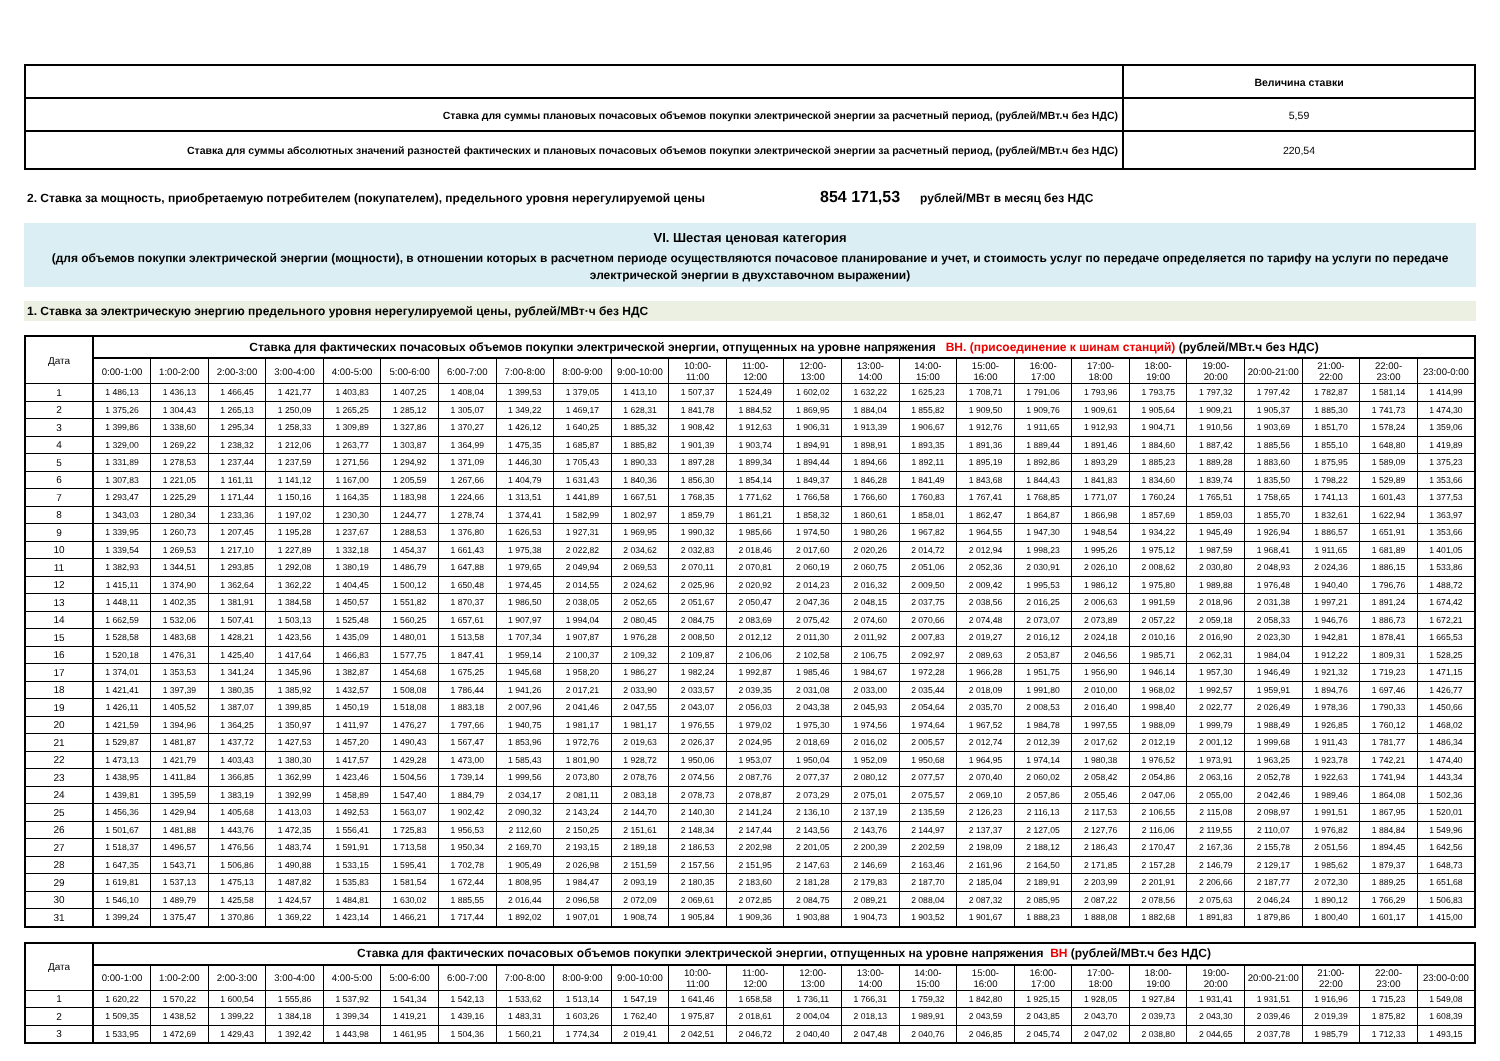| | Величина ставки |
| Ставка для суммы плановых почасовых объемов покупки электрической энергии за расчетный период, (рублей/МВт.ч без НДС) | 5,59 |
| Ставка для суммы абсолютных значений разностей фактических и плановых почасовых объемов покупки электрической энергии за расчетный период, (рублей/МВт.ч без НДС) | 220,54 |
2. Ставка за мощность, приобретаемую потребителем (покупателем), предельного уровня нерегулируемой цены 854 171,53 рублей/МВт в месяц без НДС
VI. Шестая ценовая категория
(для объемов покупки электрической энергии (мощности), в отношении которых в расчетном периоде осуществляются почасовое планирование и учет, и стоимость услуг по передаче определяется по тарифу на услуги по передаче электрической энергии в двухставочном выражении)
1. Ставка за электрическую энергию предельного уровня нерегулируемой цены, рублей/МВт·ч без НДС
| Дата | Ставка для фактических почасовых объемов покупки электрической энергии, отпущенных на уровне напряжения ВН. (присоединение к шинам станций) (рублей/МВт.ч без НДС) | | | | | | | | | | | | | | | | | | | | | | | |
| --- | --- | --- | --- | --- | --- | --- | --- | --- | --- | --- | --- | --- | --- | --- | --- | --- | --- | --- | --- | --- | --- | --- | --- | --- |
| | 0:00-1:00 | 1:00-2:00 | 2:00-3:00 | 3:00-4:00 | 4:00-5:00 | 5:00-6:00 | 6:00-7:00 | 7:00-8:00 | 8:00-9:00 | 9:00-10:00 | 10:00- 11:00 | 11:00- 12:00 | 12:00- 13:00 | 13:00- 14:00 | 14:00- 15:00 | 15:00- 16:00 | 16:00- 17:00 | 17:00- 18:00 | 18:00- 19:00 | 19:00- 20:00 | 20:00-21:00 | 21:00- 22:00 | 22:00- 23:00 | 23:00-0:00 |
| 1 | 1 486,13 | 1 436,13 | 1 466,45 | 1 421,77 | 1 403,83 | 1 407,25 | 1 408,04 | 1 399,53 | 1 379,05 | 1 413,10 | 1 507,37 | 1 524,49 | 1 602,02 | 1 632,22 | 1 625,23 | 1 708,71 | 1 791,06 | 1 793,96 | 1 793,75 | 1 797,32 | 1 797,42 | 1 782,87 | 1 581,14 | 1 414,99 |
| 2 | 1 375,26 | 1 304,43 | 1 265,13 | 1 250,09 | 1 265,25 | 1 285,12 | 1 305,07 | 1 349,22 | 1 469,17 | 1 628,31 | 1 841,78 | 1 884,52 | 1 869,95 | 1 884,04 | 1 855,82 | 1 909,50 | 1 909,76 | 1 909,61 | 1 905,64 | 1 909,21 | 1 905,37 | 1 885,30 | 1 741,73 | 1 474,30 |
| 3 | 1 399,86 | 1 338,60 | 1 295,34 | 1 258,33 | 1 309,89 | 1 327,86 | 1 370,27 | 1 426,12 | 1 640,25 | 1 885,32 | 1 908,42 | 1 912,63 | 1 906,31 | 1 913,39 | 1 906,67 | 1 912,76 | 1 911,65 | 1 912,93 | 1 904,71 | 1 910,56 | 1 903,69 | 1 851,70 | 1 578,24 | 1 359,06 |
| 4 | 1 329,00 | 1 269,22 | 1 238,32 | 1 212,06 | 1 263,77 | 1 303,87 | 1 364,99 | 1 475,35 | 1 685,87 | 1 885,82 | 1 901,39 | 1 903,74 | 1 894,91 | 1 898,91 | 1 893,35 | 1 891,36 | 1 889,44 | 1 891,46 | 1 884,60 | 1 887,42 | 1 885,56 | 1 855,10 | 1 648,80 | 1 419,89 |
| 5 | 1 331,89 | 1 278,53 | 1 237,44 | 1 237,59 | 1 271,56 | 1 294,92 | 1 371,09 | 1 446,30 | 1 705,43 | 1 890,33 | 1 897,28 | 1 899,34 | 1 894,44 | 1 894,66 | 1 892,11 | 1 895,19 | 1 892,86 | 1 893,29 | 1 885,23 | 1 889,28 | 1 883,60 | 1 875,95 | 1 589,09 | 1 375,23 |
| 6 | 1 307,83 | 1 221,05 | 1 161,11 | 1 141,12 | 1 167,00 | 1 205,59 | 1 267,66 | 1 404,79 | 1 631,43 | 1 840,36 | 1 856,30 | 1 854,14 | 1 849,37 | 1 846,28 | 1 841,49 | 1 843,68 | 1 844,43 | 1 841,83 | 1 834,60 | 1 839,74 | 1 835,50 | 1 798,22 | 1 529,89 | 1 353,66 |
| 7 | 1 293,47 | 1 225,29 | 1 171,44 | 1 150,16 | 1 164,35 | 1 183,98 | 1 224,66 | 1 313,51 | 1 441,89 | 1 667,51 | 1 768,35 | 1 771,62 | 1 766,58 | 1 766,60 | 1 760,83 | 1 767,41 | 1 768,85 | 1 771,07 | 1 760,24 | 1 765,51 | 1 758,65 | 1 741,13 | 1 601,43 | 1 377,53 |
| 8 | 1 343,03 | 1 280,34 | 1 233,36 | 1 197,02 | 1 230,30 | 1 244,77 | 1 278,74 | 1 374,41 | 1 582,99 | 1 802,97 | 1 859,79 | 1 861,21 | 1 858,32 | 1 860,61 | 1 858,01 | 1 862,47 | 1 864,87 | 1 866,98 | 1 857,69 | 1 859,03 | 1 855,70 | 1 832,61 | 1 622,94 | 1 363,97 |
| 9 | 1 339,95 | 1 260,73 | 1 207,45 | 1 195,28 | 1 237,67 | 1 288,53 | 1 376,80 | 1 626,53 | 1 927,31 | 1 969,95 | 1 990,32 | 1 985,66 | 1 974,50 | 1 980,26 | 1 967,82 | 1 964,55 | 1 947,30 | 1 948,54 | 1 934,22 | 1 945,49 | 1 926,94 | 1 886,57 | 1 651,91 | 1 353,66 |
| 10 | 1 339,54 | 1 269,53 | 1 217,10 | 1 227,89 | 1 332,18 | 1 454,37 | 1 661,43 | 1 975,38 | 2 022,82 | 2 034,62 | 2 032,83 | 2 018,46 | 2 017,60 | 2 020,26 | 2 014,72 | 2 012,94 | 1 998,23 | 1 995,26 | 1 975,12 | 1 987,59 | 1 968,41 | 1 911,65 | 1 681,89 | 1 401,05 |
| 11 | 1 382,93 | 1 344,51 | 1 293,85 | 1 292,08 | 1 380,19 | 1 486,79 | 1 647,88 | 1 979,65 | 2 049,94 | 2 069,53 | 2 070,11 | 2 070,81 | 2 060,19 | 2 060,75 | 2 051,06 | 2 052,36 | 2 030,91 | 2 026,10 | 2 008,62 | 2 030,80 | 2 048,93 | 2 024,36 | 1 886,15 | 1 533,86 |
| 12 | 1 415,11 | 1 374,90 | 1 362,64 | 1 362,22 | 1 404,45 | 1 500,12 | 1 650,48 | 1 974,45 | 2 014,55 | 2 024,62 | 2 025,96 | 2 020,92 | 2 014,23 | 2 016,32 | 2 009,50 | 2 009,42 | 1 995,53 | 1 986,12 | 1 975,80 | 1 989,88 | 1 976,48 | 1 940,40 | 1 796,76 | 1 488,72 |
| 13 | 1 448,11 | 1 402,35 | 1 381,91 | 1 384,58 | 1 450,57 | 1 551,82 | 1 870,37 | 1 986,50 | 2 038,05 | 2 052,65 | 2 051,67 | 2 050,47 | 2 047,36 | 2 048,15 | 2 037,75 | 2 038,56 | 2 016,25 | 2 006,63 | 1 991,59 | 2 018,96 | 2 031,38 | 1 997,21 | 1 891,24 | 1 674,42 |
| 14 | 1 662,59 | 1 532,06 | 1 507,41 | 1 503,13 | 1 525,48 | 1 560,25 | 1 657,61 | 1 907,97 | 1 994,04 | 2 080,45 | 2 084,75 | 2 083,69 | 2 075,42 | 2 074,60 | 2 070,66 | 2 074,48 | 2 073,07 | 2 073,89 | 2 057,22 | 2 059,18 | 2 058,33 | 1 946,76 | 1 886,73 | 1 672,21 |
| 15 | 1 528,58 | 1 483,68 | 1 428,21 | 1 423,56 | 1 435,09 | 1 480,01 | 1 513,58 | 1 707,34 | 1 907,87 | 1 976,28 | 2 008,50 | 2 012,12 | 2 011,30 | 2 011,92 | 2 007,83 | 2 019,27 | 2 016,12 | 2 024,18 | 2 010,16 | 2 016,90 | 2 023,30 | 1 942,81 | 1 878,41 | 1 665,53 |
| 16 | 1 520,18 | 1 476,31 | 1 425,40 | 1 417,64 | 1 466,83 | 1 577,75 | 1 847,41 | 1 959,14 | 2 100,37 | 2 109,32 | 2 109,87 | 2 106,06 | 2 102,58 | 2 106,75 | 2 092,97 | 2 089,63 | 2 053,87 | 2 046,56 | 1 985,71 | 2 062,31 | 1 984,04 | 1 912,22 | 1 809,31 | 1 528,25 |
| 17 | 1 374,01 | 1 353,53 | 1 341,24 | 1 345,96 | 1 382,87 | 1 454,68 | 1 675,25 | 1 945,68 | 1 958,20 | 1 986,27 | 1 982,24 | 1 992,87 | 1 985,46 | 1 984,67 | 1 972,28 | 1 966,28 | 1 951,75 | 1 956,90 | 1 946,14 | 1 957,30 | 1 946,49 | 1 921,32 | 1 719,23 | 1 471,15 |
| 18 | 1 421,41 | 1 397,39 | 1 380,35 | 1 385,92 | 1 432,57 | 1 508,08 | 1 786,44 | 1 941,26 | 2 017,21 | 2 033,90 | 2 033,57 | 2 039,35 | 2 031,08 | 2 033,00 | 2 035,44 | 2 018,09 | 1 991,80 | 2 010,00 | 1 968,02 | 1 992,57 | 1 959,91 | 1 894,76 | 1 697,46 | 1 426,77 |
| 19 | 1 426,11 | 1 405,52 | 1 387,07 | 1 399,85 | 1 450,19 | 1 518,08 | 1 883,18 | 2 007,96 | 2 041,46 | 2 047,55 | 2 043,07 | 2 056,03 | 2 043,38 | 2 045,93 | 2 054,64 | 2 035,70 | 2 008,53 | 2 016,40 | 1 998,40 | 2 022,77 | 2 026,49 | 1 978,36 | 1 790,33 | 1 450,66 |
| 20 | 1 421,59 | 1 394,96 | 1 364,25 | 1 350,97 | 1 411,97 | 1 476,27 | 1 797,66 | 1 940,75 | 1 981,17 | 1 981,17 | 1 976,55 | 1 979,02 | 1 975,30 | 1 974,56 | 1 974,64 | 1 967,52 | 1 984,78 | 1 997,55 | 1 988,09 | 1 999,79 | 1 988,49 | 1 926,85 | 1 760,12 | 1 468,02 |
| 21 | 1 529,87 | 1 481,87 | 1 437,72 | 1 427,53 | 1 457,20 | 1 490,43 | 1 567,47 | 1 853,96 | 1 972,76 | 2 019,63 | 2 026,37 | 2 024,95 | 2 018,69 | 2 016,02 | 2 005,57 | 2 012,74 | 2 012,39 | 2 017,62 | 2 012,19 | 2 001,12 | 1 999,68 | 1 911,43 | 1 781,77 | 1 486,34 |
| 22 | 1 473,13 | 1 421,79 | 1 403,43 | 1 380,30 | 1 417,57 | 1 429,28 | 1 473,00 | 1 585,43 | 1 801,90 | 1 928,72 | 1 950,06 | 1 953,07 | 1 950,04 | 1 952,09 | 1 950,68 | 1 964,95 | 1 974,14 | 1 980,38 | 1 976,52 | 1 973,91 | 1 963,25 | 1 923,78 | 1 742,21 | 1 474,40 |
| 23 | 1 438,95 | 1 411,84 | 1 366,85 | 1 362,99 | 1 423,46 | 1 504,56 | 1 739,14 | 1 999,56 | 2 073,80 | 2 078,76 | 2 074,56 | 2 087,76 | 2 077,37 | 2 080,12 | 2 077,57 | 2 070,40 | 2 060,02 | 2 058,42 | 2 054,86 | 2 063,16 | 2 052,78 | 1 922,63 | 1 741,94 | 1 443,34 |
| 24 | 1 439,81 | 1 395,59 | 1 383,19 | 1 392,99 | 1 458,89 | 1 547,40 | 1 884,79 | 2 034,17 | 2 081,11 | 2 083,18 | 2 078,73 | 2 078,87 | 2 073,29 | 2 075,01 | 2 075,57 | 2 069,10 | 2 057,86 | 2 055,46 | 2 047,06 | 2 055,00 | 2 042,46 | 1 989,46 | 1 864,08 | 1 502,36 |
| 25 | 1 456,36 | 1 429,94 | 1 405,68 | 1 413,03 | 1 492,53 | 1 563,07 | 1 902,42 | 2 090,32 | 2 143,24 | 2 144,70 | 2 140,30 | 2 141,24 | 2 136,10 | 2 137,19 | 2 135,59 | 2 126,23 | 2 116,13 | 2 117,53 | 2 106,55 | 2 115,08 | 2 098,97 | 1 991,51 | 1 867,95 | 1 520,01 |
| 26 | 1 501,67 | 1 481,88 | 1 443,76 | 1 472,35 | 1 556,41 | 1 725,83 | 1 956,53 | 2 112,60 | 2 150,25 | 2 151,61 | 2 148,34 | 2 147,44 | 2 143,56 | 2 143,76 | 2 144,97 | 2 137,37 | 2 127,05 | 2 127,76 | 2 116,06 | 2 119,55 | 2 110,07 | 1 976,82 | 1 884,84 | 1 549,96 |
| 27 | 1 518,37 | 1 496,57 | 1 476,56 | 1 483,74 | 1 591,91 | 1 713,58 | 1 950,34 | 2 169,70 | 2 193,15 | 2 189,18 | 2 186,53 | 2 202,98 | 2 201,05 | 2 200,39 | 2 202,59 | 2 198,09 | 2 188,12 | 2 186,43 | 2 170,47 | 2 167,36 | 2 155,78 | 2 051,56 | 1 894,45 | 1 642,56 |
| 28 | 1 647,35 | 1 543,71 | 1 506,86 | 1 490,88 | 1 533,15 | 1 595,41 | 1 702,78 | 1 905,49 | 2 026,98 | 2 151,59 | 2 157,56 | 2 151,95 | 2 147,63 | 2 146,69 | 2 163,46 | 2 161,96 | 2 164,50 | 2 171,85 | 2 157,28 | 2 146,79 | 2 129,17 | 1 985,62 | 1 879,37 | 1 648,73 |
| 29 | 1 619,81 | 1 537,13 | 1 475,13 | 1 487,82 | 1 535,83 | 1 581,54 | 1 672,44 | 1 808,95 | 1 984,47 | 2 093,19 | 2 180,35 | 2 183,60 | 2 181,28 | 2 179,83 | 2 187,70 | 2 185,04 | 2 189,91 | 2 203,99 | 2 201,91 | 2 206,66 | 2 187,77 | 2 072,30 | 1 889,25 | 1 651,68 |
| 30 | 1 546,10 | 1 489,79 | 1 425,58 | 1 424,57 | 1 484,81 | 1 630,02 | 1 885,55 | 2 016,44 | 2 096,58 | 2 072,09 | 2 069,61 | 2 072,85 | 2 084,75 | 2 089,21 | 2 088,04 | 2 087,32 | 2 085,95 | 2 087,22 | 2 078,56 | 2 075,63 | 2 046,24 | 1 890,12 | 1 766,29 | 1 506,83 |
| 31 | 1 399,24 | 1 375,47 | 1 370,86 | 1 369,22 | 1 423,14 | 1 466,21 | 1 717,44 | 1 892,02 | 1 907,01 | 1 908,74 | 1 905,84 | 1 909,36 | 1 903,88 | 1 904,73 | 1 903,52 | 1 901,67 | 1 888,23 | 1 888,08 | 1 882,68 | 1 891,83 | 1 879,86 | 1 800,40 | 1 601,17 | 1 415,00 |
| Дата | Ставка для фактических почасовых объемов покупки электрической энергии, отпущенных на уровне напряжения ВН (рублей/МВт.ч без НДС) | | | | | | | | | | | | | | | | | | | | | | | |
| --- | --- | --- | --- | --- | --- | --- | --- | --- | --- | --- | --- | --- | --- | --- | --- | --- | --- | --- | --- | --- | --- | --- | --- | --- |
| | 0:00-1:00 | 1:00-2:00 | 2:00-3:00 | 3:00-4:00 | 4:00-5:00 | 5:00-6:00 | 6:00-7:00 | 7:00-8:00 | 8:00-9:00 | 9:00-10:00 | 10:00- 11:00 | 11:00- 12:00 | 12:00- 13:00 | 13:00- 14:00 | 14:00- 15:00 | 15:00- 16:00 | 16:00- 17:00 | 17:00- 18:00 | 18:00- 19:00 | 19:00- 20:00 | 20:00-21:00 | 21:00- 22:00 | 22:00- 23:00 | 23:00-0:00 |
| 1 | 1 620,22 | 1 570,22 | 1 600,54 | 1 555,86 | 1 537,92 | 1 541,34 | 1 542,13 | 1 533,62 | 1 513,14 | 1 547,19 | 1 641,46 | 1 658,58 | 1 736,11 | 1 766,31 | 1 759,32 | 1 842,80 | 1 925,15 | 1 928,05 | 1 927,84 | 1 931,41 | 1 931,51 | 1 916,96 | 1 715,23 | 1 549,08 |
| 2 | 1 509,35 | 1 438,52 | 1 399,22 | 1 384,18 | 1 399,34 | 1 419,21 | 1 439,16 | 1 483,31 | 1 603,26 | 1 762,40 | 1 975,87 | 2 018,61 | 2 004,04 | 2 018,13 | 1 989,91 | 2 043,59 | 2 043,85 | 2 043,70 | 2 039,73 | 2 043,30 | 2 039,46 | 2 019,39 | 1 875,82 | 1 608,39 |
| 3 | 1 533,95 | 1 472,69 | 1 429,43 | 1 392,42 | 1 443,98 | 1 461,95 | 1 504,36 | 1 560,21 | 1 774,34 | 2 019,41 | 2 042,51 | 2 046,72 | 2 040,40 | 2 047,48 | 2 040,76 | 2 046,85 | 2 045,74 | 2 047,02 | 2 038,80 | 2 044,65 | 2 037,78 | 1 985,79 | 1 712,33 | 1 493,15 |